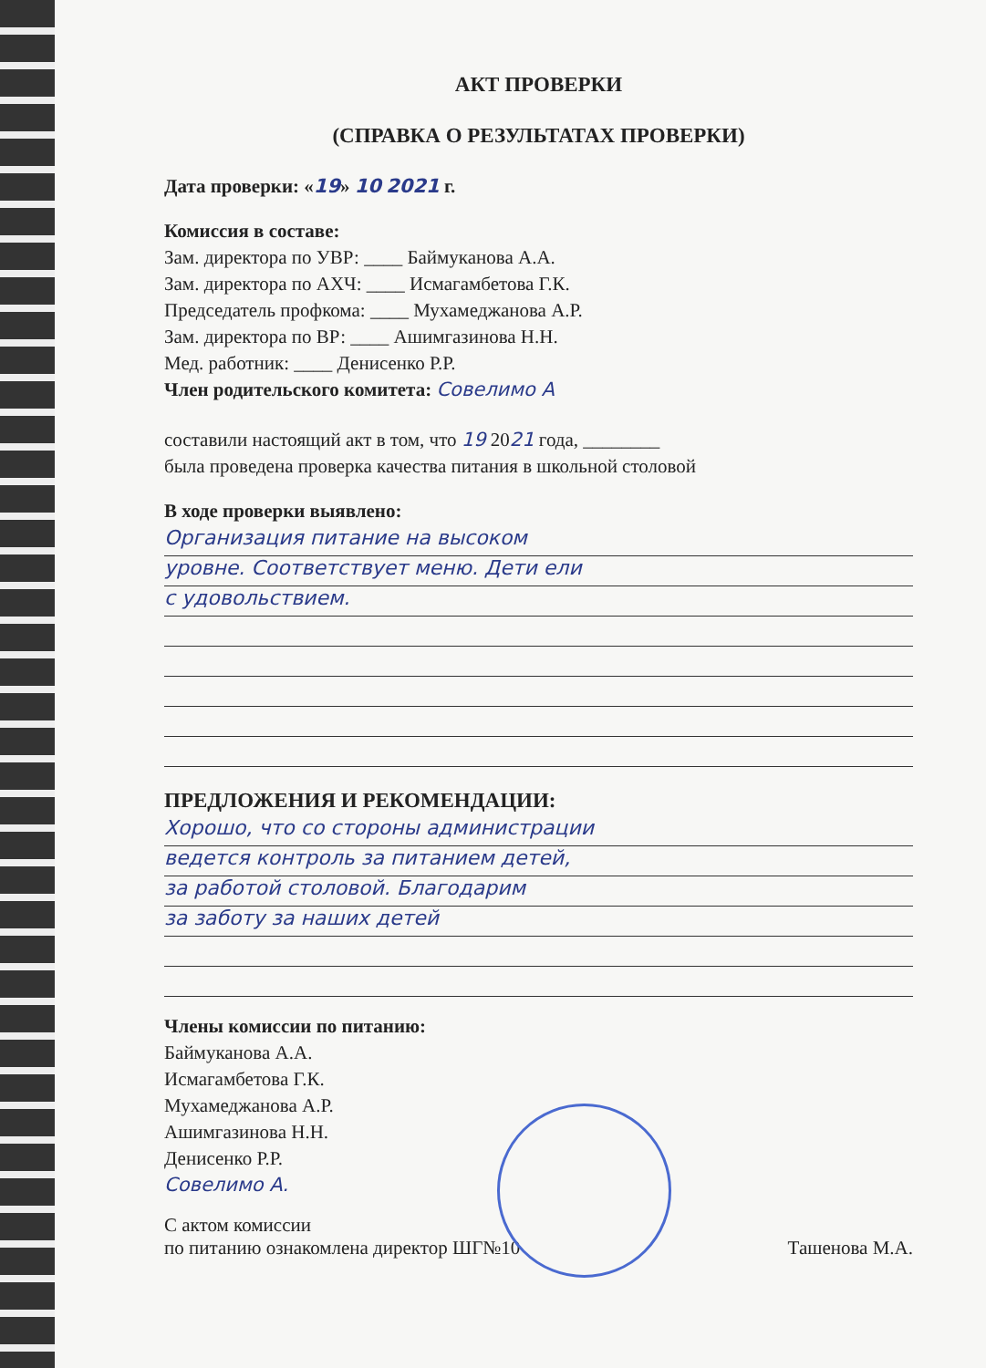АКТ ПРОВЕРКИ
(СПРАВКА О РЕЗУЛЬТАТАХ ПРОВЕРКИ)
Дата проверки: «19» 10 2021 г.
Комиссия в составе:
Зам. директора по УВР: ____ Баймуканова А.А.
Зам. директора по АХЧ: ____ Исмагамбетова Г.К.
Председатель профкома: ____ Мухамеджанова А.Р.
Зам. директора по ВР: ____ Ашимгазинова Н.Н.
Мед. работник: ____ Денисенко Р.Р.
Член родительского комитета: Совелимо А
составили настоящий акт в том, что 19 2021 года, ________
была проведена проверка качества питания в школьной столовой
В ходе проверки выявлено:
Организация питание на высоком
уровне. Соответствует меню. Дети ели
с удовольствием.
ПРЕДЛОЖЕНИЯ И РЕКОМЕНДАЦИИ:
Хорошо, что со стороны администрации
ведется контроль за питанием детей,
за работой столовой. Благодарим
за заботу за наших детей
Члены комиссии по питанию:
Баймуканова А.А.
Исмагамбетова Г.К.
Мухамеджанова А.Р.
Ашимгазинова Н.Н.
Денисенко Р.Р.
Совелимо А.
С актом комиссии
по питанию ознакомлена директор ШГ№10
Ташенова М.А.